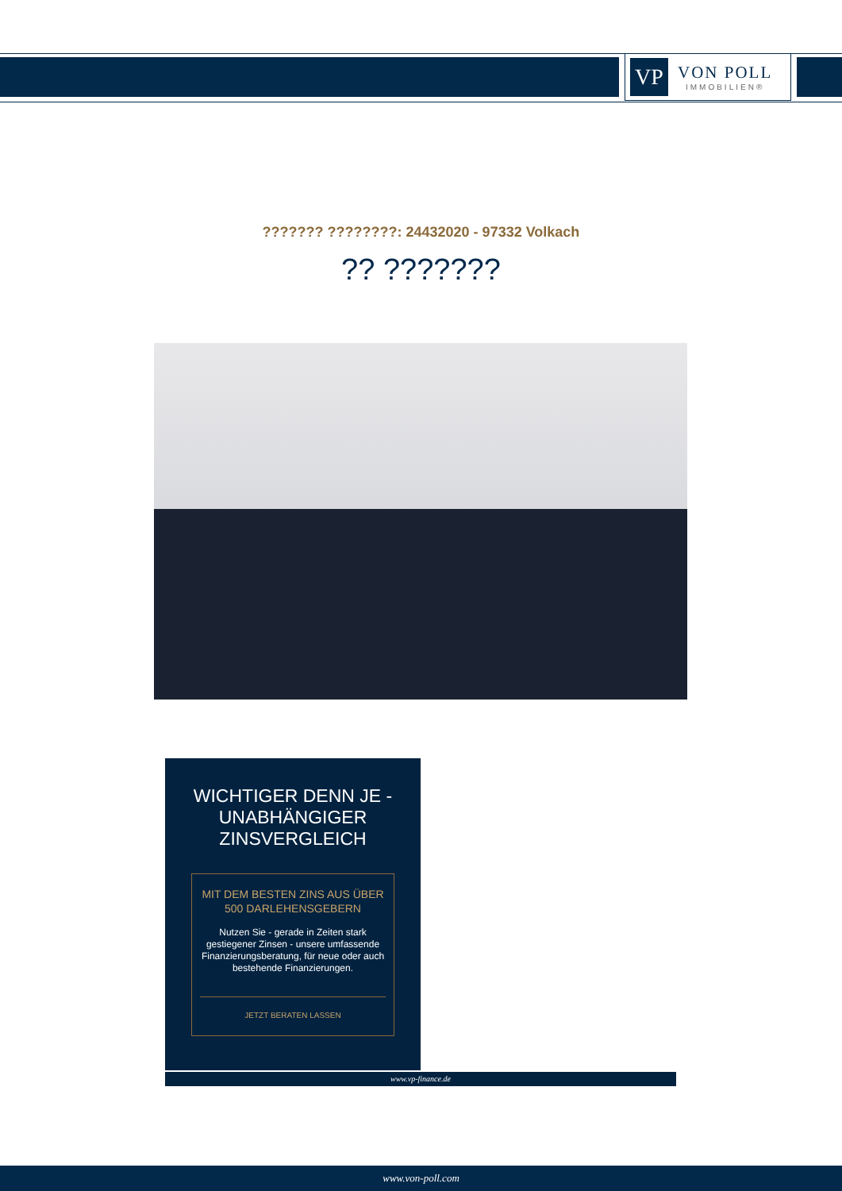VP
VON POLL
IMMOBILIEN®
??????? ????????: 24432020 - 97332 Volkach
?? ???????
WICHTIGER DENN JE - UNABHÄNGIGER ZINSVERGLEICH
MIT DEM BESTEN ZINS AUS ÜBER 500 DARLEHENSGEBERN
Nutzen Sie - gerade in Zeiten stark gestiegener Zinsen - unsere umfassende Finanzierungsberatung, für neue oder auch bestehende Finanzierungen.
JETZT BERATEN LASSEN
www.vp-finance.de
www.von-poll.com